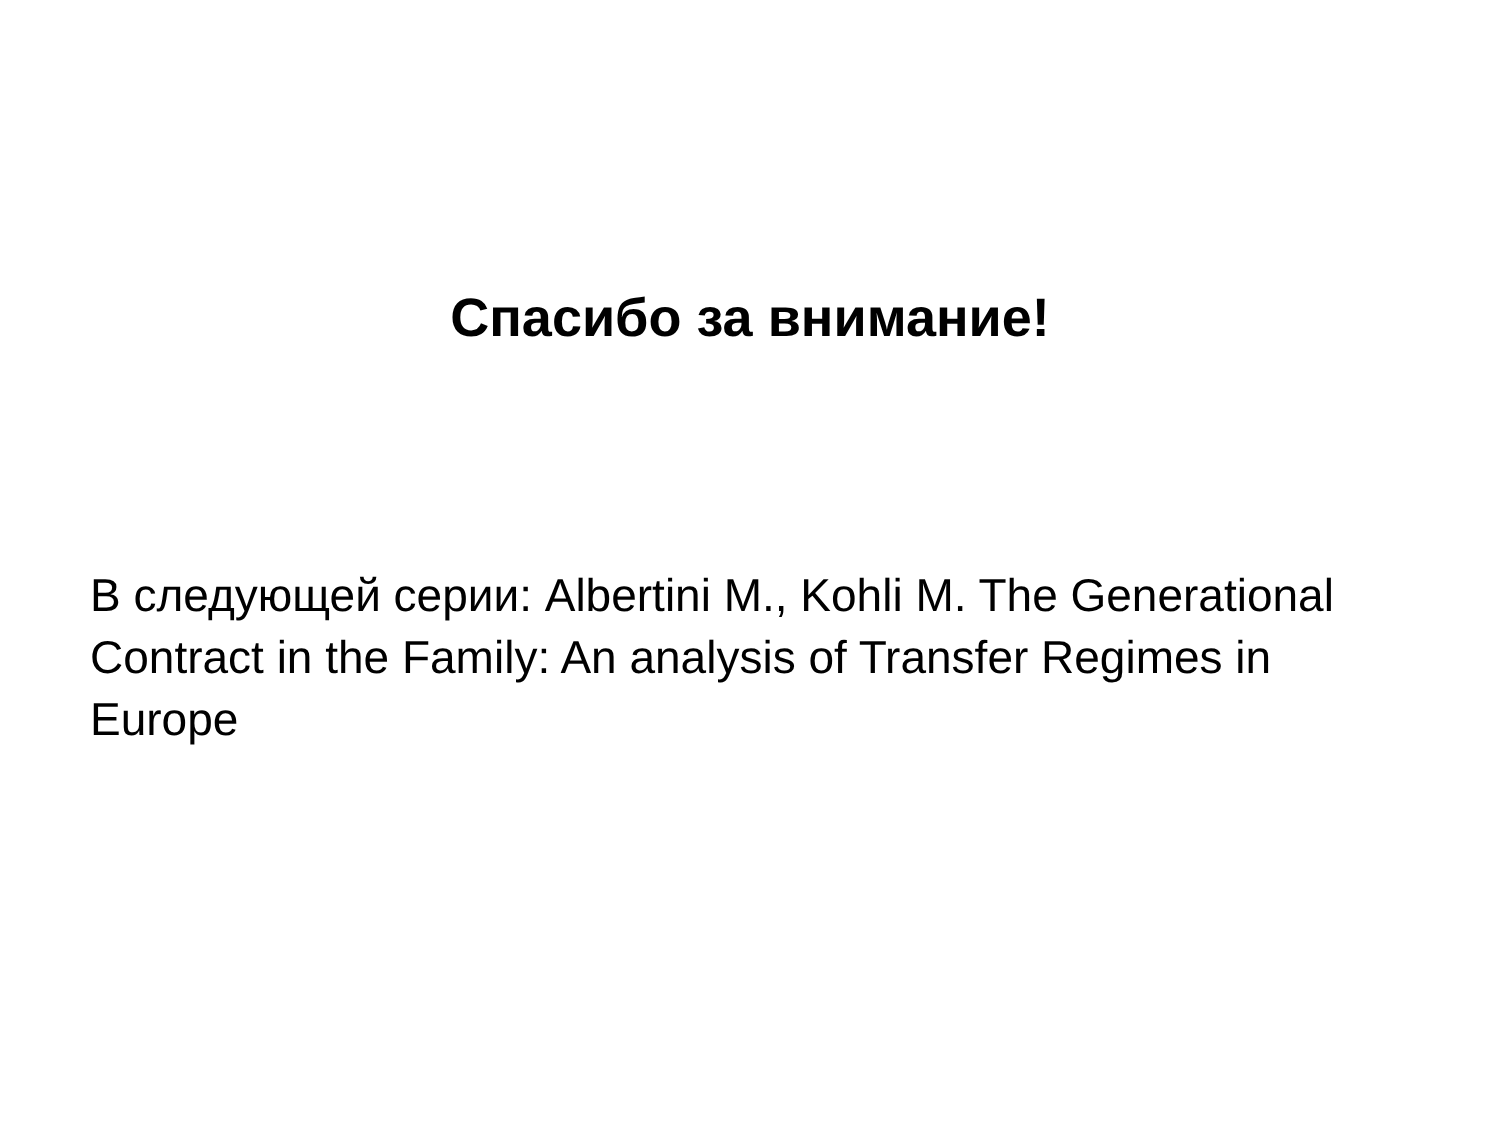Спасибо за внимание!
В следующей серии: Albertini M., Kohli M. The Generational Contract in the Family: An analysis of Transfer Regimes in Europe